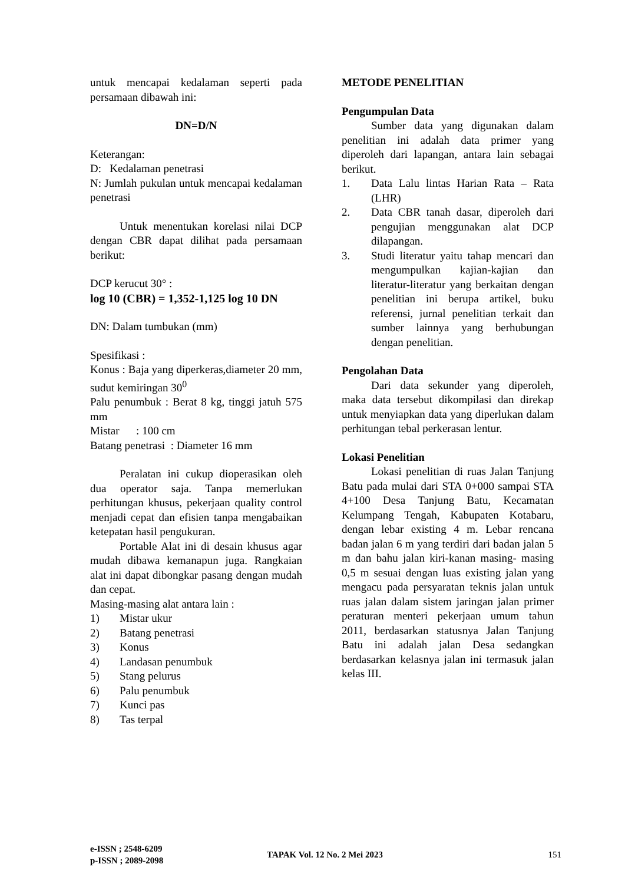untuk mencapai kedalaman seperti pada persamaan dibawah ini:
DN=D/N
Keterangan:
D: Kedalaman penetrasi
N: Jumlah pukulan untuk mencapai kedalaman penetrasi
Untuk menentukan korelasi nilai DCP dengan CBR dapat dilihat pada persamaan berikut:
DCP kerucut 30° :
log 10 (CBR) = 1,352-1,125 log 10 DN
DN: Dalam tumbukan (mm)
Spesifikasi :
Konus : Baja yang diperkeras,diameter 20 mm, sudut kemiringan 30<sup>0</sup>
Palu penumbuk : Berat 8 kg, tinggi jatuh 575 mm
Mistar : 100 cm
Batang penetrasi : Diameter 16 mm
Peralatan ini cukup dioperasikan oleh dua operator saja. Tanpa memerlukan perhitungan khusus, pekerjaan quality control menjadi cepat dan efisien tanpa mengabaikan ketepatan hasil pengukuran.
Portable Alat ini di desain khusus agar mudah dibawa kemanapun juga. Rangkaian alat ini dapat dibongkar pasang dengan mudah dan cepat.
Masing-masing alat antara lain :
1) Mistar ukur
2) Batang penetrasi
3) Konus
4) Landasan penumbuk
5) Stang pelurus
6) Palu penumbuk
7) Kunci pas
8) Tas terpal
METODE PENELITIAN
Pengumpulan Data
Sumber data yang digunakan dalam penelitian ini adalah data primer yang diperoleh dari lapangan, antara lain sebagai berikut.
1. Data Lalu lintas Harian Rata – Rata (LHR)
2. Data CBR tanah dasar, diperoleh dari pengujian menggunakan alat DCP dilapangan.
3. Studi literatur yaitu tahap mencari dan mengumpulkan kajian-kajian dan literatur-literatur yang berkaitan dengan penelitian ini berupa artikel, buku referensi, jurnal penelitian terkait dan sumber lainnya yang berhubungan dengan penelitian.
Pengolahan Data
Dari data sekunder yang diperoleh, maka data tersebut dikompilasi dan direkap untuk menyiapkan data yang diperlukan dalam perhitungan tebal perkerasan lentur.
Lokasi Penelitian
Lokasi penelitian di ruas Jalan Tanjung Batu pada mulai dari STA 0+000 sampai STA 4+100 Desa Tanjung Batu, Kecamatan Kelumpang Tengah, Kabupaten Kotabaru, dengan lebar existing 4 m. Lebar rencana badan jalan 6 m yang terdiri dari badan jalan 5 m dan bahu jalan kiri-kanan masing- masing 0,5 m sesuai dengan luas existing jalan yang mengacu pada persyaratan teknis jalan untuk ruas jalan dalam sistem jaringan jalan primer peraturan menteri pekerjaan umum tahun 2011, berdasarkan statusnya Jalan Tanjung Batu ini adalah jalan Desa sedangkan berdasarkan kelasnya jalan ini termasuk jalan kelas III.
e-ISSN ; 2548-6209
p-ISSN ; 2089-2098
TAPAK Vol. 12 No. 2 Mei 2023 151